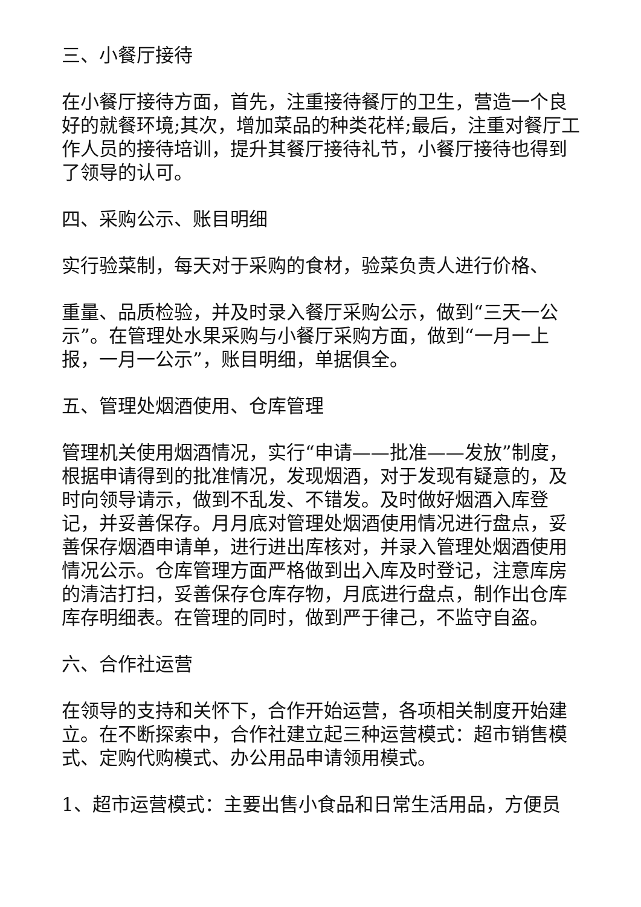三、小餐厅接待
在小餐厅接待方面，首先，注重接待餐厅的卫生，营造一个良好的就餐环境;其次，增加菜品的种类花样;最后，注重对餐厅工作人员的接待培训，提升其餐厅接待礼节，小餐厅接待也得到了领导的认可。
四、采购公示、账目明细
实行验菜制，每天对于采购的食材，验菜负责人进行价格、
重量、品质检验，并及时录入餐厅采购公示，做到“三天一公示”。在管理处水果采购与小餐厅采购方面，做到“一月一上报，一月一公示”，账目明细，单据俱全。
五、管理处烟酒使用、仓库管理
管理机关使用烟酒情况，实行“申请——批准——发放”制度，根据申请得到的批准情况，发现烟酒，对于发现有疑意的，及时向领导请示，做到不乱发、不错发。及时做好烟酒入库登记，并妥善保存。月月底对管理处烟酒使用情况进行盘点，妥善保存烟酒申请单，进行进出库核对，并录入管理处烟酒使用情况公示。仓库管理方面严格做到出入库及时登记，注意库房的清洁打扫，妥善保存仓库存物，月底进行盘点，制作出仓库库存明细表。在管理的同时，做到严于律己，不监守自盗。
六、合作社运营
在领导的支持和关怀下，合作开始运营，各项相关制度开始建立。在不断探索中，合作社建立起三种运营模式：超市销售模式、定购代购模式、办公用品申请领用模式。
1、超市运营模式：主要出售小食品和日常生活用品，方便员